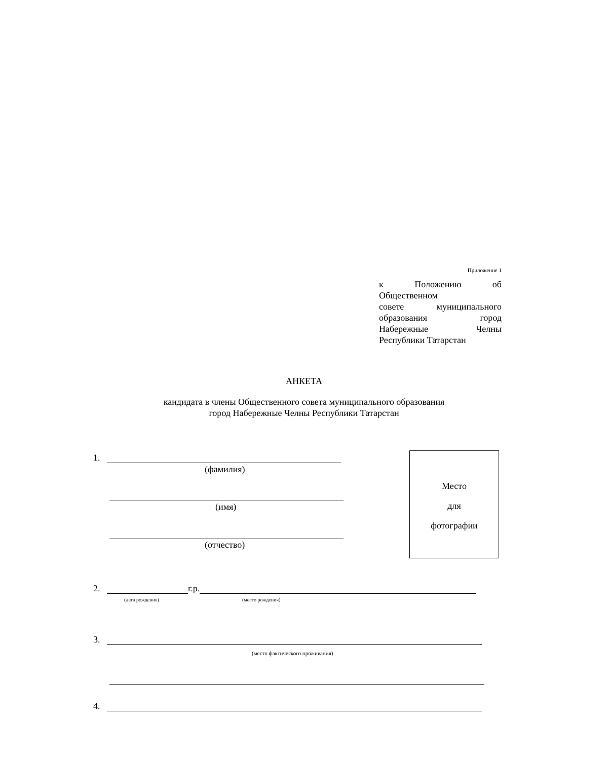Приложение 1
к Положению об
Общественном
совете муниципального
образования город
Набережные Челны
Республики Татарстан
АНКЕТА
кандидата в члены Общественного совета муниципального образования
город Набережные Челны Республики Татарстан
1.
(фамилия)
(имя)
(отчество)
Место
для
фотографии
2. г.р.
(дата рождения) (место рождения)
3.
(место фактического проживания)
4.